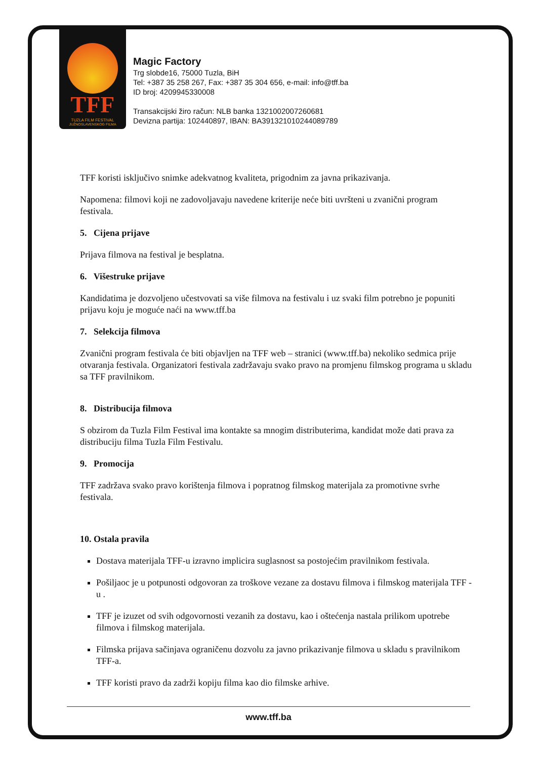TFF
TUZLA FILM FESTIVAL
JUŽNOSLAVENSKOG FILMA
Magic Factory
Trg slobde16, 75000 Tuzla, BiH
Tel: +387 35 258 267, Fax: +387 35 304 656, e-mail: info@tff.ba
ID broj: 4209945330008
Transakcijski žiro račun: NLB banka 1321002007260681
Devizna partija: 102440897, IBAN: BA391321010244089789
TFF koristi isključivo snimke adekvatnog kvaliteta, prigodnim za javna prikazivanja.
Napomena: filmovi koji ne zadovoljavaju navedene kriterije neće biti uvršteni u zvanični program festivala.
5. Cijena prijave
Prijava filmova na festival je besplatna.
6. Višestruke prijave
Kandidatima je dozvoljeno učestvovati sa više filmova na festivalu i uz svaki film potrebno je popuniti prijavu koju je moguće naći na www.tff.ba
7. Selekcija filmova
Zvanični program festivala će biti objavljen na TFF web – stranici (www.tff.ba) nekoliko sedmica prije otvaranja festivala. Organizatori festivala zadržavaju svako pravo na promjenu filmskog programa u skladu sa TFF pravilnikom.
8. Distribucija filmova
S obzirom da Tuzla Film Festival ima kontakte sa mnogim distributerima, kandidat može dati prava za distribuciju filma Tuzla Film Festivalu.
9. Promocija
TFF zadržava svako pravo korištenja filmova i popratnog filmskog materijala za promotivne svrhe festivala.
10. Ostala pravila
Dostava materijala TFF-u izravno implicira suglasnost sa postojećim pravilnikom festivala.
Pošiljaoc je u potpunosti odgovoran za troškove vezane za dostavu filmova i filmskog materijala TFF -u .
TFF je izuzet od svih odgovornosti vezanih za dostavu, kao i oštećenja nastala prilikom upotrebe filmova i filmskog materijala.
Filmska prijava sačinjava ograničenu dozvolu za javno prikazivanje filmova u skladu s pravilnikom TFF-a.
TFF koristi pravo da zadrži kopiju filma kao dio filmske arhive.
www.tff.ba